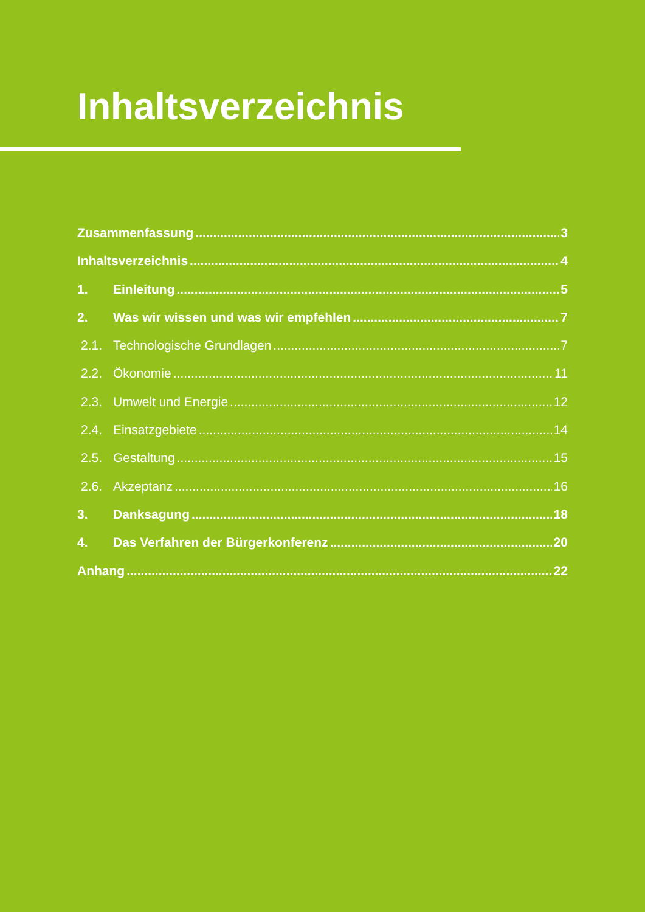Inhaltsverzeichnis
Zusammenfassung 3
Inhaltsverzeichnis 4
1. Einleitung 5
2. Was wir wissen und was wir empfehlen 7
2.1. Technologische Grundlagen 7
2.2. Ökonomie 11
2.3. Umwelt und Energie 12
2.4. Einsatzgebiete 14
2.5. Gestaltung 15
2.6. Akzeptanz 16
3. Danksagung 18
4. Das Verfahren der Bürgerkonferenz 20
Anhang 22